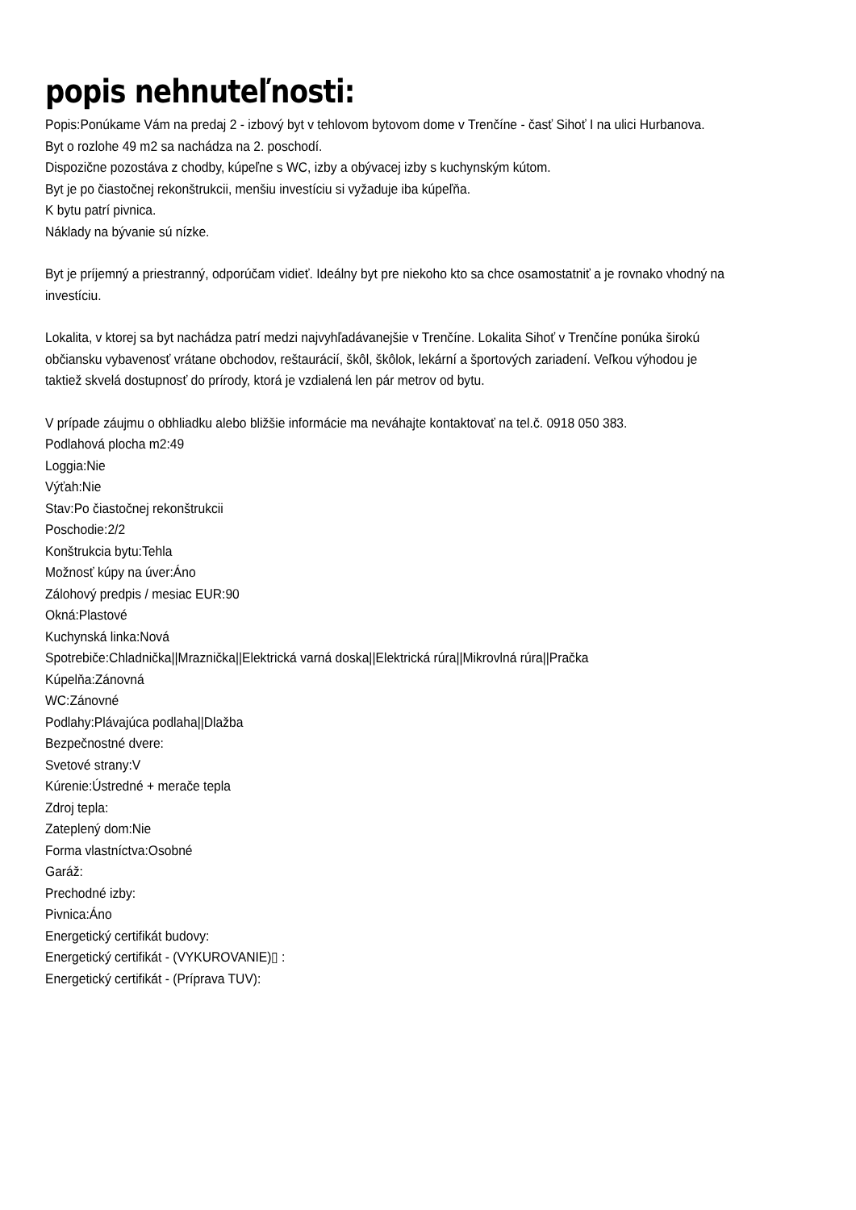popis nehnuteľnosti:
Popis:Ponúkame Vám na predaj 2 - izbový byt v tehlovom bytovom dome v Trenčíne - časť Sihoť I na ulici Hurbanova.
Byt o rozlohe 49 m2 sa nachádza na 2. poschodí.
Dispozične pozostáva z chodby, kúpeľne s WC, izby a obývacej izby s kuchynským kútom.
Byt je po čiastočnej rekonštrukcii, menšiu investíciu si vyžaduje iba kúpeľňa.
K bytu patrí pivnica.
Náklady na bývanie sú nízke.
Byt je príjemný a priestranný, odporúčam vidieť. Ideálny byt pre niekoho kto sa chce osamostatniť a je rovnako vhodný na
investíciu.
Lokalita, v ktorej sa byt nachádza patrí medzi najvyhľadávanejšie v Trenčíne. Lokalita Sihoť v Trenčíne ponúka širokú
občiansku vybavenosť vrátane obchodov, reštaurácií, škôl, škôlok, lekární a športových zariadení. Veľkou výhodou je
taktiež skvelá dostupnosť do prírody, ktorá je vzdialená len pár metrov od bytu.
V prípade záujmu o obhliadku alebo bližšie informácie ma neváhajte kontaktovať na tel.č. 0918 050 383.
Podlahová plocha m2:49
Loggia:Nie
Výťah:Nie
Stav:Po čiastočnej rekonštrukcii
Poschodie:2/2
Konštrukcia bytu:Tehla
Možnosť kúpy na úver:Áno
Zálohový predpis / mesiac EUR:90
Okná:Plastové
Kuchynská linka:Nová
Spotrebiče:Chladnička||Mraznička||Elektrická varná doska||Elektrická rúra||Mikrovlná rúra||Pračka
Kúpelňa:Zánovná
WC:Zánovné
Podlahy:Plávajúca podlaha||Dlažba
Bezpečnostné dvere:
Svetové strany:V
Kúrenie:Ústredné + merače tepla
Zdroj tepla:
Zateplený dom:Nie
Forma vlastníctva:Osobné
Garáž:
Prechodné izby:
Pivnica:Áno
Energetický certifikát budovy:
Energetický certifikát - (VYKUROVANIE)▯ :
Energetický certifikát - (Príprava TUV):